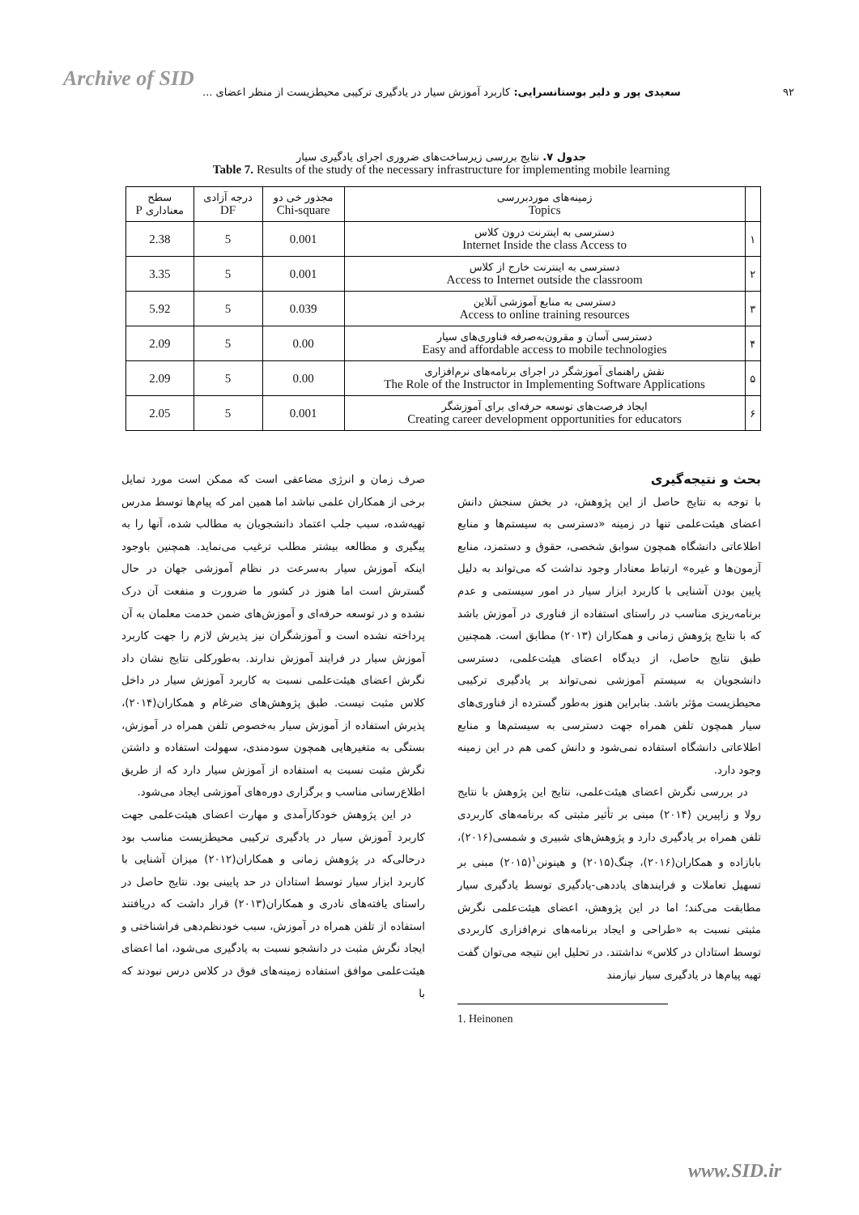Archive of SID
۹۲ سعیدی پور و دلیر بوستانسرایی: کاربرد آموزش سیار در یادگیری ترکیبی محیطزیست از منظر اعضای ...
جدول ۷. نتایج بررسی زیرساخت‌های ضروری اجرای یادگیری سیار
Table 7. Results of the study of the necessary infrastructure for implementing mobile learning
| | زمینه‌های موردبررسی Topics | مجذور خی دو Chi-square | درجه آزادی DF | سطح معناداری P |
| --- | --- | --- | --- | --- |
| ۱ | دسترسی به اینترنت درون کلاس Internet Inside the class Access to | 0.001 | 5 | 2.38 |
| ۲ | دسترسی به اینترنت خارج از کلاس Access to Internet outside the classroom | 0.001 | 5 | 3.35 |
| ۳ | دسترسی به منابع آموزشی آنلاین Access to online training resources | 0.039 | 5 | 5.92 |
| ۴ | دسترسی آسان و مقرون‌به‌صرفه فناوری‌های سیار Easy and affordable access to mobile technologies | 0.00 | 5 | 2.09 |
| ۵ | نقش راهنمای آموزشگر در اجرای برنامه‌های نرم‌افزاری The Role of the Instructor in Implementing Software Applications | 0.00 | 5 | 2.09 |
| ۶ | ایجاد فرصت‌های توسعه حرفه‌ای برای آموزشگر Creating career development opportunities for educators | 0.001 | 5 | 2.05 |
بحث و نتیجه‌گیری
با توجه به نتایج حاصل از این پژوهش، در بخش سنجش دانش اعضای هیئت‌علمی تنها در زمینه «دسترسی به سیستم‌ها و منابع اطلاعاتی دانشگاه همچون سوابق شخصی، حقوق و دستمزد، منابع آزمون‌ها و غیره» ارتباط معنادار وجود نداشت که می‌تواند به دلیل پایین بودن آشنایی با کاربرد ابزار سیار در امور سیستمی و عدم برنامه‌ریزی مناسب در راستای استفاده از فناوری در آموزش باشد که با نتایج پژوهش زمانی و همکاران (۲۰۱۳) مطابق است. همچنین طبق نتایج حاصل، از دیدگاه اعضای هیئت‌علمی، دسترسی دانشجویان به سیستم آموزشی نمی‌تواند بر یادگیری ترکیبی محیطزیست مؤثر باشد. بنابراین هنوز به‌طور گسترده از فناوری‌های سیار همچون تلفن همراه جهت دسترسی به سیستم‌ها و منابع اطلاعاتی دانشگاه استفاده نمی‌شود و دانش کمی هم در این زمینه وجود دارد.
در بررسی نگرش اعضای هیئت‌علمی، نتایج این پژوهش با نتایج رولا و زاپیرین (۲۰۱۴) مبنی بر تأثیر مثبتی که برنامه‌های کاربردی تلفن همراه بر یادگیری دارد و پژوهش‌های شبیری و شمسی(۲۰۱۶)، بابازاده و همکاران(۲۰۱۶)، چنگ(۲۰۱۵) و هینونن<sup>۱</sup>(۲۰۱۵) مبنی بر تسهیل تعاملات و فرایندهای یاددهی-یادگیری توسط یادگیری سیار مطابقت می‌کند؛ اما در این پژوهش، اعضای هیئت‌علمی نگرش مثبتی نسبت به «طراحی و ایجاد برنامه‌های نرم‌افزاری کاربردی توسط استادان در کلاس» نداشتند. در تحلیل این نتیجه می‌توان گفت تهیه پیام‌ها در یادگیری سیار نیازمند
1. Heinonen
صرف زمان و انرژی مضاعفی است که ممکن است مورد تمایل برخی از همکاران علمی نباشد اما همین امر که پیام‌ها توسط مدرس تهیه‌شده، سبب جلب اعتماد دانشجویان به مطالب شده، آنها را به پیگیری و مطالعه بیشتر مطلب ترغیب می‌نماید. همچنین باوجود اینکه آموزش سیار به‌سرعت در نظام آموزشی جهان در حال گسترش است اما هنوز در کشور ما ضرورت و منفعت آن درک نشده و در توسعه حرفه‌ای و آموزش‌های ضمن خدمت معلمان به آن پرداخته نشده است و آموزشگران نیز پذیرش لازم را جهت کاربرد آموزش سیار در فرایند آموزش ندارند. به‌طورکلی نتایج نشان داد نگرش اعضای هیئت‌علمی نسبت به کاربرد آموزش سیار در داخل کلاس مثبت نیست. طبق پژوهش‌های ضرغام و همکاران(۲۰۱۴)، پذیرش استفاده از آموزش سیار به‌خصوص تلفن همراه در آموزش، بستگی به متغیرهایی همچون سودمندی، سهولت استفاده و داشتن نگرش مثبت نسبت به استفاده از آموزش سیار دارد که از طریق اطلاع‌رسانی مناسب و برگزاری دوره‌های آموزشی ایجاد می‌شود.
در این پژوهش خودکارآمدی و مهارت اعضای هیئت‌علمی جهت کاربرد آموزش سیار در یادگیری ترکیبی محیطزیست مناسب بود درحالی‌که در پژوهش زمانی و همکاران(۲۰۱۲) میزان آشنایی با کاربرد ابزار سیار توسط استادان در حد پایینی بود. نتایج حاصل در راستای یافته‌های نادری و همکاران(۲۰۱۳) قرار داشت که دریافتند استفاده از تلفن همراه در آموزش، سبب خودنظم‌دهی فراشناختی و ایجاد نگرش مثبت در دانشجو نسبت به یادگیری می‌شود، اما اعضای هیئت‌علمی موافق استفاده زمینه‌های فوق در کلاس درس نبودند که با
www.SID.ir